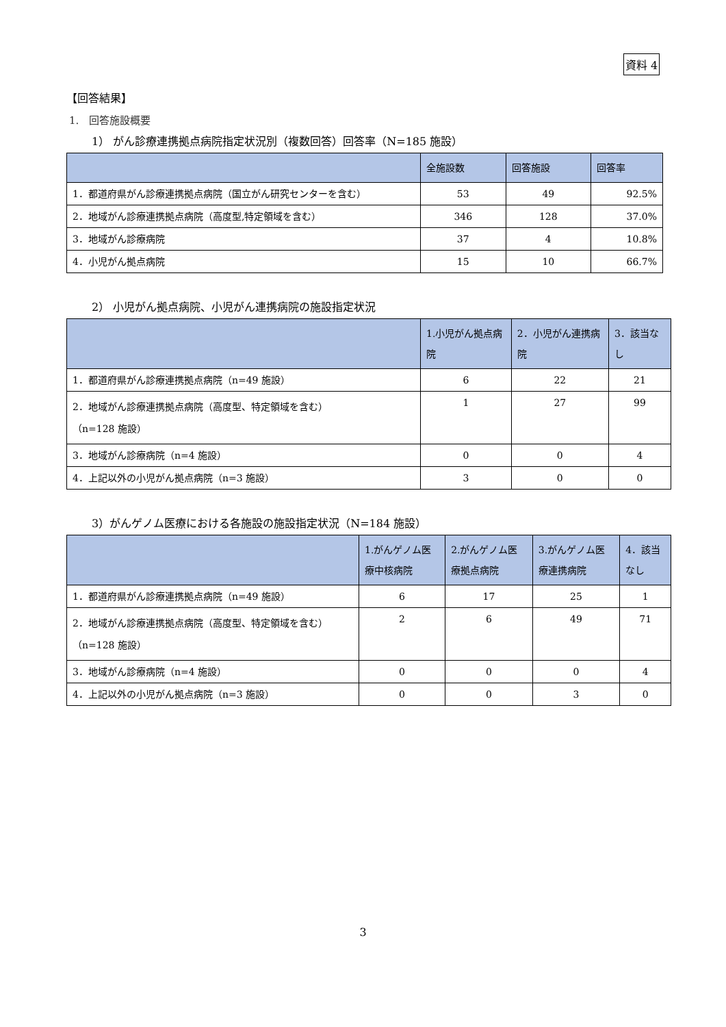資料 4
【回答結果】
1.　回答施設概要
1） がん診療連携拠点病院指定状況別（複数回答）回答率（N=185 施設）
| | 全施設数 | 回答施設 | 回答率 |
| --- | --- | --- | --- |
| 1．都道府県がん診療連携拠点病院（国立がん研究センターを含む） | 53 | 49 | 92.5% |
| 2．地域がん診療連携拠点病院（高度型,特定領域を含む） | 346 | 128 | 37.0% |
| 3．地域がん診療病院 | 37 | 4 | 10.8% |
| 4．小児がん拠点病院 | 15 | 10 | 66.7% |
2） 小児がん拠点病院、小児がん連携病院の施設指定状況
| | 1.小児がん拠点病院 | 2．小児がん連携病院 | 3．該当なし |
| --- | --- | --- | --- |
| 1．都道府県がん診療連携拠点病院（n=49 施設） | 6 | 22 | 21 |
| 2．地域がん診療連携拠点病院（高度型、特定領域を含む） （n=128 施設） | 1 | 27 | 99 |
| 3．地域がん診療病院（n=4 施設） | 0 | 0 | 4 |
| 4．上記以外の小児がん拠点病院（n=3 施設） | 3 | 0 | 0 |
3）がんゲノム医療における各施設の施設指定状況（N=184 施設）
| | 1.がんゲノム医療中核病院 | 2.がんゲノム医療拠点病院 | 3.がんゲノム医療連携病院 | 4．該当なし |
| --- | --- | --- | --- | --- |
| 1．都道府県がん診療連携拠点病院（n=49 施設） | 6 | 17 | 25 | 1 |
| 2．地域がん診療連携拠点病院（高度型、特定領域を含む） （n=128 施設） | 2 | 6 | 49 | 71 |
| 3．地域がん診療病院（n=4 施設） | 0 | 0 | 0 | 4 |
| 4．上記以外の小児がん拠点病院（n=3 施設） | 0 | 0 | 3 | 0 |
3